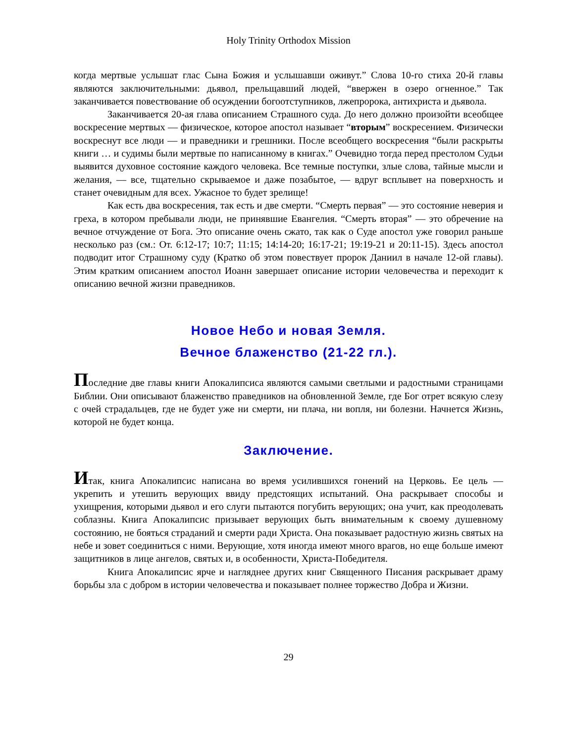Holy Trinity Orthodox Mission
когда мертвые услышат глас Сына Божия и услышавши оживут.” Слова 10-го стиха 20-й главы являются заключительными: дьявол, прельщавший людей, “ввержен в озеро огненное.” Так заканчивается повествование об осуждении богоотступников, лжепророка, антихриста и дьявола.
Заканчивается 20-ая глава описанием Страшного суда. До него должно произойти всеобщее воскресение мертвых — физическое, которое апостол называет “вторым” воскресением. Физически воскреснут все люди — и праведники и грешники. После всеобщего воскресения “были раскрыты книги … и судимы были мертвые по написанному в книгах.” Очевидно тогда перед престолом Судьи выявится духовное состояние каждого человека. Все темные поступки, злые слова, тайные мысли и желания, — все, тщательно скрываемое и даже позабытое, — вдруг всплывет на поверхность и станет очевидным для всех. Ужасное то будет зрелище!
Как есть два воскресения, так есть и две смерти. “Смерть первая” — это состояние неверия и греха, в котором пребывали люди, не принявшие Евангелия. “Смерть вторая” — это обречение на вечное отчуждение от Бога. Это описание очень сжато, так как о Суде апостол уже говорил раньше несколько раз (см.: От. 6:12-17; 10:7; 11:15; 14:14-20; 16:17-21; 19:19-21 и 20:11-15). Здесь апостол подводит итог Страшному суду (Кратко об этом повествует пророк Даниил в начале 12-ой главы). Этим кратким описанием апостол Иоанн завершает описание истории человечества и переходит к описанию вечной жизни праведников.
Новое Небо и новая Земля.
Вечное блаженство (21-22 гл.).
Последние две главы книги Апокалипсиса являются самыми светлыми и радостными страницами Библии. Они описывают блаженство праведников на обновленной Земле, где Бог отрет всякую слезу с очей страдальцев, где не будет уже ни смерти, ни плача, ни вопля, ни болезни. Начнется Жизнь, которой не будет конца.
Заключение.
Итак, книга Апокалипсис написана во время усилившихся гонений на Церковь. Ее цель — укрепить и утешить верующих ввиду предстоящих испытаний. Она раскрывает способы и ухищрения, которыми дьявол и его слуги пытаются погубить верующих; она учит, как преодолевать соблазны. Книга Апокалипсис призывает верующих быть внимательным к своему душевному состоянию, не бояться страданий и смерти ради Христа. Она показывает радостную жизнь святых на небе и зовет соединиться с ними. Верующие, хотя иногда имеют много врагов, но еще больше имеют защитников в лице ангелов, святых и, в особенности, Христа-Победителя.
Книга Апокалипсис ярче и нагляднее других книг Священного Писания раскрывает драму борьбы зла с добром в истории человечества и показывает полнее торжество Добра и Жизни.
29